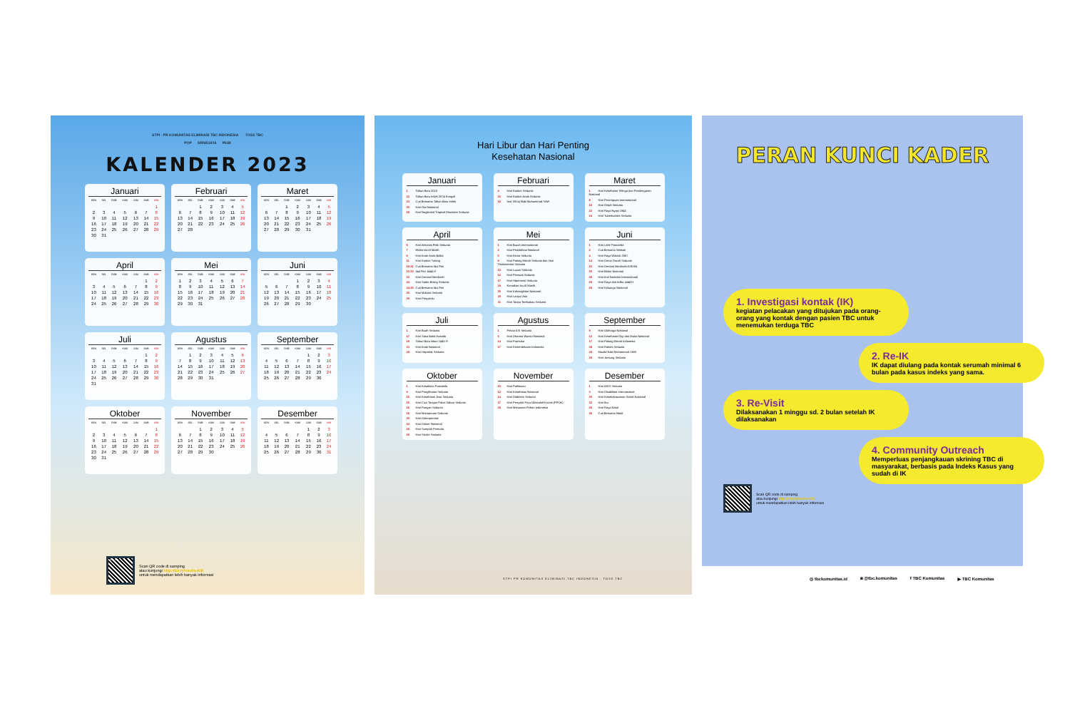STPI · PR KOMUNITAS ELIMINASI TBC INDONESIA TOSS TBC
POP SRIWIJAYA PKBI
KALENDER 2023
Januari
| SEN | SEL | RAB | KAM | JUM | SAB | MIN |
| --- | --- | --- | --- | --- | --- | --- |
| | | | | | | 1 |
| 2 | 3 | 4 | 5 | 6 | 7 | 8 |
| 9 | 10 | 11 | 12 | 13 | 14 | 15 |
| 16 | 17 | 18 | 19 | 20 | 21 | 22 |
| 23 | 24 | 25 | 26 | 27 | 28 | 29 |
| 30 | 31 | | | | | |
Februari
| SEN | SEL | RAB | KAM | JUM | SAB | MIN |
| --- | --- | --- | --- | --- | --- | --- |
| | | 1 | 2 | 3 | 4 | 5 |
| 6 | 7 | 8 | 9 | 10 | 11 | 12 |
| 13 | 14 | 15 | 16 | 17 | 18 | 19 |
| 20 | 21 | 22 | 23 | 24 | 25 | 26 |
| 27 | 28 | | | | | |
Maret
| SEN | SEL | RAB | KAM | JUM | SAB | MIN |
| --- | --- | --- | --- | --- | --- | --- |
| | | 1 | 2 | 3 | 4 | 5 |
| 6 | 7 | 8 | 9 | 10 | 11 | 12 |
| 13 | 14 | 15 | 16 | 17 | 18 | 19 |
| 20 | 21 | 22 | 23 | 24 | 25 | 26 |
| 27 | 28 | 29 | 30 | 31 | | |
April
| SEN | SEL | RAB | KAM | JUM | SAB | MIN |
| --- | --- | --- | --- | --- | --- | --- |
| | | | | | 1 | 2 |
| 3 | 4 | 5 | 6 | 7 | 8 | 9 |
| 10 | 11 | 12 | 13 | 14 | 15 | 16 |
| 17 | 18 | 19 | 20 | 21 | 22 | 23 |
| 24 | 25 | 26 | 27 | 28 | 29 | 30 |
Mei
| SEN | SEL | RAB | KAM | JUM | SAB | MIN |
| --- | --- | --- | --- | --- | --- | --- |
| 1 | 2 | 3 | 4 | 5 | 6 | 7 |
| 8 | 9 | 10 | 11 | 12 | 13 | 14 |
| 15 | 16 | 17 | 18 | 19 | 20 | 21 |
| 22 | 23 | 24 | 25 | 26 | 27 | 28 |
| 29 | 30 | 31 | | | | |
Juni
| SEN | SEL | RAB | KAM | JUM | SAB | MIN |
| --- | --- | --- | --- | --- | --- | --- |
| | | | 1 | 2 | 3 | 4 |
| 5 | 6 | 7 | 8 | 9 | 10 | 11 |
| 12 | 13 | 14 | 15 | 16 | 17 | 18 |
| 19 | 20 | 21 | 22 | 23 | 24 | 25 |
| 26 | 27 | 28 | 29 | 30 | | |
Juli
| SEN | SEL | RAB | KAM | JUM | SAB | MIN |
| --- | --- | --- | --- | --- | --- | --- |
| | | | | | 1 | 2 |
| 3 | 4 | 5 | 6 | 7 | 8 | 9 |
| 10 | 11 | 12 | 13 | 14 | 15 | 16 |
| 17 | 18 | 19 | 20 | 21 | 22 | 23 |
| 24 | 25 | 26 | 27 | 28 | 29 | 30 |
| 31 | | | | | | |
Agustus
| SEN | SEL | RAB | KAM | JUM | SAB | MIN |
| --- | --- | --- | --- | --- | --- | --- |
| | 1 | 2 | 3 | 4 | 5 | 6 |
| 7 | 8 | 9 | 10 | 11 | 12 | 13 |
| 14 | 15 | 16 | 17 | 18 | 19 | 20 |
| 21 | 22 | 23 | 24 | 25 | 26 | 27 |
| 28 | 29 | 30 | 31 | | | |
September
| SEN | SEL | RAB | KAM | JUM | SAB | MIN |
| --- | --- | --- | --- | --- | --- | --- |
| | | | | 1 | 2 | 3 |
| 4 | 5 | 6 | 7 | 8 | 9 | 10 |
| 11 | 12 | 13 | 14 | 15 | 16 | 17 |
| 18 | 19 | 20 | 21 | 22 | 23 | 24 |
| 25 | 26 | 27 | 28 | 29 | 30 | |
Oktober
| SEN | SEL | RAB | KAM | JUM | SAB | MIN |
| --- | --- | --- | --- | --- | --- | --- |
| | | | | | | 1 |
| 2 | 3 | 4 | 5 | 6 | 7 | 8 |
| 9 | 10 | 11 | 12 | 13 | 14 | 15 |
| 16 | 17 | 18 | 19 | 20 | 21 | 22 |
| 23 | 24 | 25 | 26 | 27 | 28 | 29 |
| 30 | 31 | | | | | |
November
| SEN | SEL | RAB | KAM | JUM | SAB | MIN |
| --- | --- | --- | --- | --- | --- | --- |
| | | 1 | 2 | 3 | 4 | 5 |
| 6 | 7 | 8 | 9 | 10 | 11 | 12 |
| 13 | 14 | 15 | 16 | 17 | 18 | 19 |
| 20 | 21 | 22 | 23 | 24 | 25 | 26 |
| 27 | 28 | 29 | 30 | | | |
Desember
| SEN | SEL | RAB | KAM | JUM | SAB | MIN |
| --- | --- | --- | --- | --- | --- | --- |
| | | | | 1 | 2 | 3 |
| 4 | 5 | 6 | 7 | 8 | 9 | 10 |
| 11 | 12 | 13 | 14 | 15 | 16 | 17 |
| 18 | 19 | 20 | 21 | 22 | 23 | 24 |
| 25 | 26 | 27 | 28 | 29 | 30 | 31 |
Media KIE
Scan QR code di samping
atau kunjungi http://bit.ly/media-KIE
untuk mendapatkan lebih banyak informasi
Hari Libur dan Hari Penting
Kesehatan Nasional
Januari
1 Tahun Baru 2023
22 Tahun Baru Imlek 2574 Kongzil
23 Cuti Bersama Tahun Baru Imlek
25 Hari Gizi Nasional
29 Hari Neglected Tropical Diseases Sedunia
Februari
4 Hari Kanker Sedunia
15 Hari Kanker Anak Sedunia
18 Isra' Mi'raj Nabi Muhammad SAW
Maret
1 Hari Kesehatan Telinga dan Pendengaran Nasional
8 Hari Perempuan Internasional
10 Hari Ginjal Sedunia
22 Hari Raya Nyepi 1945
24 Hari Tuberkulosis Sedunia
April
6 Hari Aktivitas Fisik Sedunia
7 Wafat Isa Al Masih
8 Hari Anak-Anak Balita
11 Hari Kanker Tulang
19-21 Cuti Bersama Idul Fitri
22-23 Idul Fitri 1444 H
22 Hari Demam Berdarah
24 Hari Sadar Bising Sedunia
24-25 Cuti Bersama Idul Fitri
25 Hari Malaria Sedunia
29 Hari Posyandu
Mei
1 Hari Buruh Internasional
2 Hari Pendidikan Nasional
5 Hari Asma Sedunia
8 Hari Palang Merah Sedunia dan Hari Thalassemia Sedunia
10 Hari Lupus Sedunia
12 Hari Perawat Sedunia
17 Hari Hipertensi Sedunia
18 Kenaikan Isa Al Masih
20 Hari Kebangkitan Nasional
29 Hari Lanjut Usia
31 Hari Tanpa Tembakau Sedunia
Juni
1 Hari Lahir Pancasila
2 Cuti Bersama Waisak
4 Hari Raya Waisak 2567
14 Hari Donor Darah Sedunia
15 Hari Demam Berdarah ASEAN
25 Hari Bidan Nasional
26 Hari Anti Narkoba Internasional
29 Hari Raya Idul Adha 1444 H
29 Hari Keluarga Nasional
Juli
1 Hari Buah Sedunia
17 Hari Saka Bakti Husada
19 Tahun Baru Islam 1445 H
23 Hari Anak Nasional
28 Hari Hepatitis Sedunia
Agustus
1 Pekan ASI Sedunia
5 Hari Dharma Wanita Nasional
14 Hari Pramuka
17 Hari Kemerdekaan Indonesia
September
9 Hari Olahraga Nasional
12 Hari Kesehatan Gigi dan Mulut Nasional
17 Hari Palang Merah Indonesia
28 Hari Rabies Sedunia
28 Maulid Nabi Muhammad SAW
29 Hari Jantung Sedunia
Oktober
1 Hari Kesaktian Pancasila
9 Hari Penglihatan Sedunia
10 Hari Kesehatan Jiwa Sedunia
15 Hari Cuci Tangan Pakai Sabun Sedunia
16 Hari Pangan Sedunia
18 Hari Menopouse Sedunia
20 Hari Osteoporosis
24 Hari Dokter Nasional
28 Hari Sumpah Pemuda
29 Hari Stroke Sedunia
November
10 Hari Pahlawan
12 Hari Kesehatan Nasional
14 Hari Diabetes Sedunia
17 Hari Penyakit Paru Obstruktif Kronis (PPOK)
28 Hari Menanam Pohon Indonesia
Desember
1 Hari AIDS Sedunia
3 Hari Disabilitas Internasional
20 Hari Kesetiakawanan Sosial Nasional
22 Hari Ibu
25 Hari Raya Natal
26 Cuti Bersama Natal
STPI PR KOMUNITAS ELIMINASI TBC INDONESIA · TOSS TBC
PERAN KUNCI KADER
1. Investigasi kontak (IK)
kegiatan pelacakan yang ditujukan pada orang-orang yang kontak dengan pasien TBC untuk menemukan terduga TBC
2. Re-IK
IK dapat diulang pada kontak serumah minimal 6 bulan pada kasus indeks yang sama.
3. Re-Visit
Dilaksanakan 1 minggu sd. 2 bulan setelah IK dilaksanakan
4. Community Outreach
Memperluas penjangkauan skrining TBC di masyarakat, berbasis pada Indeks Kasus yang sudah di IK
Media KIE
Scan QR code di samping
atau kunjungi http://bit.ly/media-KIE
untuk mendapatkan lebih banyak informasi
◎ tbckomunitas.id ◙ @tbc.komunitas f TBC Komunitas ▶ TBC Komunitas